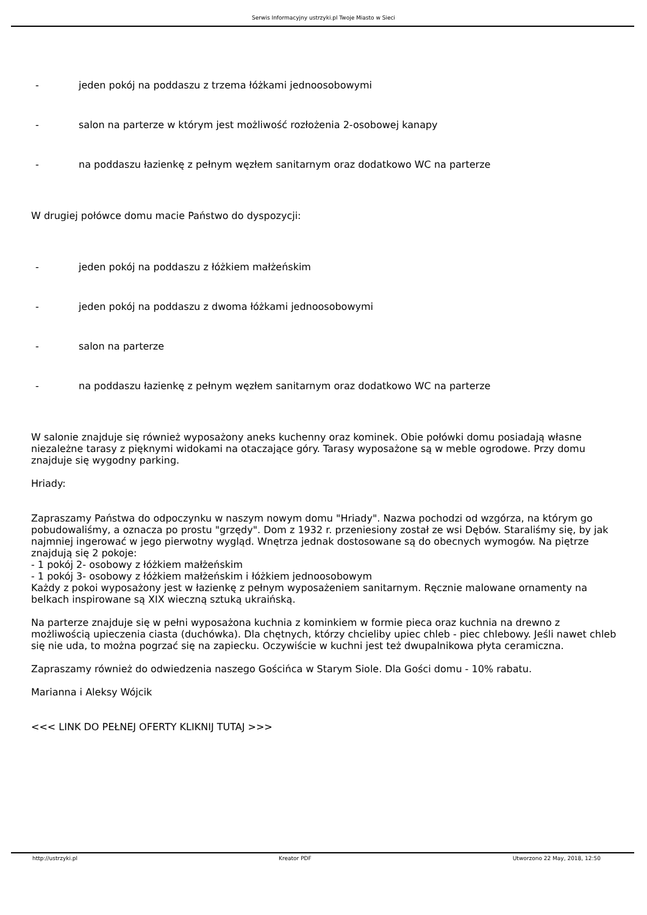Serwis Informacyjny ustrzyki.pl Twoje Miasto w Sieci
- jeden pokój na poddaszu z trzema łóżkami jednoosobowymi
- salon na parterze w którym jest możliwość rozłożenia 2-osobowej kanapy
- na poddaszu łazienkę z pełnym węzłem sanitarnym oraz dodatkowo WC na parterze
W drugiej połówce domu macie Państwo do dyspozycji:
- jeden pokój na poddaszu z łóżkiem małżeńskim
- jeden pokój na poddaszu z dwoma łóżkami jednoosobowymi
- salon na parterze
- na poddaszu łazienkę z pełnym węzłem sanitarnym oraz dodatkowo WC na parterze
W salonie znajduje się również wyposażony aneks kuchenny oraz kominek. Obie połówki domu posiadają własne niezależne tarasy z pięknymi widokami na otaczające góry. Tarasy wyposażone są w meble ogrodowe. Przy domu znajduje się wygodny parking.
Hriady:
Zapraszamy Państwa do odpoczynku w naszym nowym domu "Hriady". Nazwa pochodzi od wzgórza, na którym go pobudowaliśmy, a oznacza po prostu "grzędy". Dom z 1932 r. przeniesiony został ze wsi Dębów. Staraliśmy się, by jak najmniej ingerować w jego pierwotny wygląd. Wnętrza jednak dostosowane są do obecnych wymogów. Na piętrze znajdują się 2 pokoje:
- 1 pokój 2- osobowy z łóżkiem małżeńskim
- 1 pokój 3- osobowy z łóżkiem małżeńskim i łóżkiem jednoosobowym
Każdy z pokoi wyposażony jest w łazienkę z pełnym wyposażeniem sanitarnym. Ręcznie malowane ornamenty na belkach inspirowane są XIX wieczną sztuką ukraińską.
Na parterze znajduje się w pełni wyposażona kuchnia z kominkiem w formie pieca oraz kuchnia na drewno z możliwością upieczenia ciasta (duchówka). Dla chętnych, którzy chcieliby upiec chleb - piec chlebowy. Jeśli nawet chleb się nie uda, to można pogrzać się na zapiecku. Oczywiście w kuchni jest też dwupalnikowa płyta ceramiczna.
Zapraszamy również do odwiedzenia naszego Gościńca w Starym Siole. Dla Gości domu - 10% rabatu.
Marianna i Aleksy Wójcik
<<< LINK DO PEŁNEJ OFERTY KLIKNIJ TUTAJ >>>
http://ustrzyki.pl Kreator PDF Utworzono 22 May, 2018, 12:50